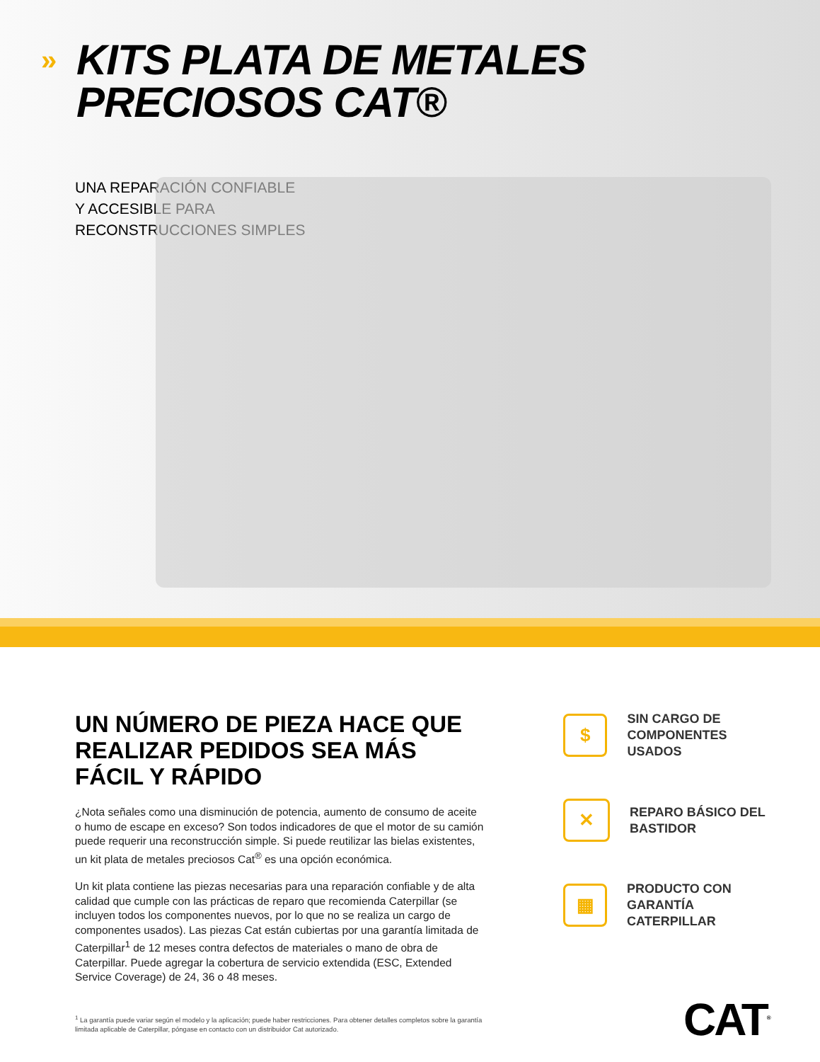»
KITS PLATA DE METALES
PRECIOSOS CAT®
UNA REPARACIÓN CONFIABLE
Y ACCESIBLE PARA
RECONSTRUCCIONES SIMPLES
UN NÚMERO DE PIEZA HACE QUE REALIZAR PEDIDOS SEA MÁS FÁCIL Y RÁPIDO
¿Nota señales como una disminución de potencia, aumento de consumo de aceite o humo de escape en exceso? Son todos indicadores de que el motor de su camión puede requerir una reconstrucción simple. Si puede reutilizar las bielas existentes, un kit plata de metales preciosos Cat<sup>®</sup> es una opción económica.
Un kit plata contiene las piezas necesarias para una reparación confiable y de alta calidad que cumple con las prácticas de reparo que recomienda Caterpillar (se incluyen todos los componentes nuevos, por lo que no se realiza un cargo de componentes usados). Las piezas Cat están cubiertas por una garantía limitada de Caterpillar<sup>1</sup> de 12 meses contra defectos de materiales o mano de obra de Caterpillar. Puede agregar la cobertura de servicio extendida (ESC, Extended Service Coverage) de 24, 36 o 48 meses.
<sup>1</sup> La garantía puede variar según el modelo y la aplicación; puede haber restricciones. Para obtener detalles completos sobre la garantía limitada aplicable de Caterpillar, póngase en contacto con un distribuidor Cat autorizado.
$
SIN CARGO DE
COMPONENTES USADOS
✕
REPARO BÁSICO DEL
BASTIDOR
▦
PRODUCTO CON
GARANTÍA CATERPILLAR
CAT<sup>®</sup>